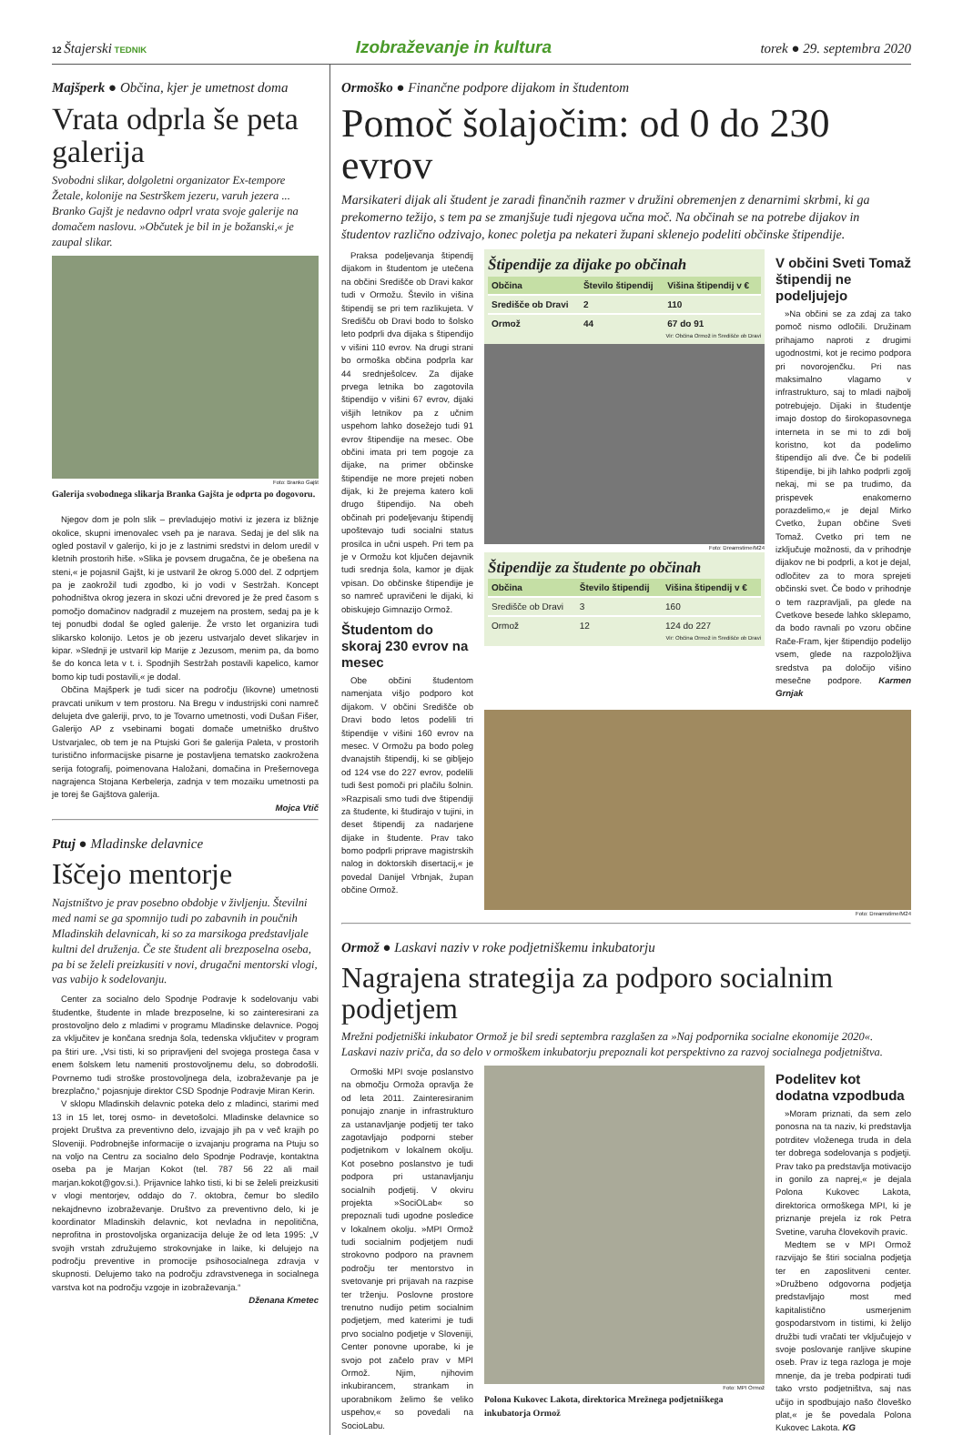12 Štajerski TEDNIK Izobraževanje in kultura torek ● 29. septembra 2020
Majšperk ● Občina, kjer je umetnost doma
Vrata odprla še peta galerija
Svobodni slikar, dolgoletni organizator Ex-tempore Žetale, kolonije na Sestrškem jezeru, varuh jezera ... Branko Gajšt je nedavno odprl vrata svoje galerije na domačem naslovu. »Občutek je bil in je božanski,« je zaupal slikar.
Foto: Branko Gajšt
Galerija svobodnega slikarja Branka Gajšta je odprta po dogovoru.
Njegov dom je poln slik – prevladujejo motivi iz jezera iz bližnje okolice, skupni imenovalec vseh pa je narava. Sedaj je del slik na ogled postavil v galerijo, ki jo je z lastnimi sredstvi in delom uredil v kletnih prostorih hiše. »Slika je povsem drugačna, če je obešena na steni,« je pojasnil Gajšt, ki je ustvaril že okrog 5.000 del. Z odprtjem pa je zaokrožil tudi zgodbo, ki jo vodi v Sestržah. Koncept pohodništva okrog jezera in skozi učni drevored je že pred časom s pomočjo domačinov nadgradil z muzejem na prostem, sedaj pa je k tej ponudbi dodal še ogled galerije. Že vrsto let organizira tudi slikarsko kolonijo. Letos je ob jezeru ustvarjalo devet slikarjev in kipar. »Slednji je ustvaril kip Marije z Jezusom, menim pa, da bomo še do konca leta v t. i. Spodnjih Sestržah postavili kapelico, kamor bomo kip tudi postavili,« je dodal.
Občina Majšperk je tudi sicer na področju (likovne) umetnosti pravcati unikum v tem prostoru. Na Bregu v industrijski coni namreč delujeta dve galeriji, prvo, to je Tovarno umetnosti, vodi Dušan Fišer, Galerijo AP z vsebinami bogati domače umetniško društvo Ustvarjalec, ob tem je na Ptujski Gori še galerija Paleta, v prostorih turistično informacijske pisarne je postavljena tematsko zaokrožena serija fotografij, poimenovana Haložani, domačina in Prešernovega nagrajenca Stojana Kerbelerja, zadnja v tem mozaiku umetnosti pa je torej še Gajštova galerija.
Mojca Vtič
Ptuj ● Mladinske delavnice
Iščejo mentorje
Najstništvo je prav posebno obdobje v življenju. Številni med nami se ga spomnijo tudi po zabavnih in poučnih Mladinskih delavnicah, ki so za marsikoga predstavljale kultni del druženja. Če ste študent ali brezposelna oseba, pa bi se želeli preizkusiti v novi, drugačni mentorski vlogi, vas vabijo k sodelovanju.
Center za socialno delo Spodnje Podravje k sodelovanju vabi študentke, študente in mlade brezposelne, ki so zainteresirani za prostovoljno delo z mladimi v programu Mladinske delavnice. Pogoj za vključitev je končana srednja šola, tedenska vključitev v program pa štiri ure. „Vsi tisti, ki so pripravljeni del svojega prostega časa v enem šolskem letu nameniti prostovoljnemu delu, so dobrodošli. Povrnemo tudi stroške prostovoljnega dela, izobraževanje pa je brezplačno,“ pojasnjuje direktor CSD Spodnje Podravje Miran Kerin.
V sklopu Mladinskih delavnic poteka delo z mladinci, starimi med 13 in 15 let, torej osmo- in devetošolci. Mladinske delavnice so projekt Društva za preventivno delo, izvajajo jih pa v več krajih po Sloveniji. Podrobnejše informacije o izvajanju programa na Ptuju so na voljo na Centru za socialno delo Spodnje Podravje, kontaktna oseba pa je Marjan Kokot (tel. 787 56 22 ali mail marjan.kokot@gov.si.). Prijavnice lahko tisti, ki bi se želeli preizkusiti v vlogi mentorjev, oddajo do 7. oktobra, čemur bo sledilo nekajdnevno izobraževanje. Društvo za preventivno delo, ki je koordinator Mladinskih delavnic, kot nevladna in nepolitična, neprofitna in prostovoljska organizacija deluje že od leta 1995: „V svojih vrstah združujemo strokovnjake in laike, ki delujejo na področju preventive in promocije psihosocialnega zdravja v skupnosti. Delujemo tako na področju zdravstvenega in socialnega varstva kot na področju vzgoje in izobraževanja.“
Dženana Kmetec
Ormoško ● Finančne podpore dijakom in študentom
Pomoč šolajočim: od 0 do 230 evrov
Marsikateri dijak ali študent je zaradi finančnih razmer v družini obremenjen z denarnimi skrbmi, ki ga prekomerno težijo, s tem pa se zmanjšuje tudi njegova učna moč. Na občinah se na potrebe dijakov in študentov različno odzivajo, konec poletja pa nekateri župani sklenejo podeliti občinske štipendije.
Praksa podeljevanja štipendij dijakom in študentom je utečena na občini Središče ob Dravi kakor tudi v Ormožu. Število in višina štipendij se pri tem razlikujeta. V Središču ob Dravi bodo to šolsko leto podprli dva dijaka s štipendijo v višini 110 evrov. Na drugi strani bo ormoška občina podprla kar 44 srednješolcev. Za dijake prvega letnika bo zagotovila štipendijo v višini 67 evrov, dijaki višjih letnikov pa z učnim uspehom lahko dosežejo tudi 91 evrov štipendije na mesec. Obe občini imata pri tem pogoje za dijake, na primer občinske štipendije ne more prejeti noben dijak, ki že prejema katero koli drugo štipendijo. Na obeh občinah pri podeljevanju štipendij upoštevajo tudi socialni status prosilca in učni uspeh. Pri tem pa je v Ormožu kot ključen dejavnik tudi srednja šola, kamor je dijak vpisan. Do občinske štipendije je so namreč upravičeni le dijaki, ki obiskujejo Gimnazijo Ormož.
Študentom do skoraj 230 evrov na mesec
Obe občini študentom namenjata višjo podporo kot dijakom. V občini Središče ob Dravi bodo letos podelili tri štipendije v višini 160 evrov na mesec. V Ormožu pa bodo poleg dvanajstih štipendij, ki se gibljejo od 124 vse do 227 evrov, podelili tudi šest pomoči pri plačilu šolnin. »Razpisali smo tudi dve štipendiji za študente, ki študirajo v tujini, in deset štipendij za nadarjene dijake in študente. Prav tako bomo podprli priprave magistrskih nalog in doktorskih disertacij,« je povedal Danijel Vrbnjak, župan občine Ormož.
Štipendije za dijake po občinah
| Občina | Število štipendij | Višina štipendij v € |
| --- | --- | --- |
| Središče ob Dravi | 2 | 110 |
| Ormož | 44 | 67 do 91 |
Vir: Občina Ormož in Središče ob Dravi
Foto: Dreamstime/M24
Štipendije za študente po občinah
| Občina | Število štipendij | Višina štipendij v € |
| --- | --- | --- |
| Središče ob Dravi | 3 | 160 |
| Ormož | 12 | 124 do 227 |
Vir: Občina Ormož in Središče ob Dravi
V občini Sveti Tomaž štipendij ne podeljujejo
»Na občini se za zdaj za tako pomoč nismo odločili. Družinam prihajamo naproti z drugimi ugodnostmi, kot je recimo podpora pri novorojenčku. Pri nas maksimalno vlagamo v infrastrukturo, saj to mladi najbolj potrebujejo. Dijaki in študentje imajo dostop do širokopasovnega interneta in se mi to zdi bolj koristno, kot da podelimo štipendijo ali dve. Če bi podelili štipendije, bi jih lahko podprli zgolj nekaj, mi se pa trudimo, da prispevek enakomerno porazdelimo,« je dejal Mirko Cvetko, župan občine Sveti Tomaž. Cvetko pri tem ne izključuje možnosti, da v prihodnje dijakov ne bi podprli, a kot je dejal, odločitev za to mora sprejeti občinski svet. Če bodo v prihodnje o tem razpravljali, pa glede na Cvetkove besede lahko sklepamo, da bodo ravnali po vzoru občine Rače-Fram, kjer štipendijo podelijo vsem, glede na razpoložljiva sredstva pa določijo višino mesečne podpore. Karmen Grnjak
Foto: Dreamstime/M24
Ormož ● Laskavi naziv v roke podjetniškemu inkubatorju
Nagrajena strategija za podporo socialnim podjetjem
Mrežni podjetniški inkubator Ormož je bil sredi septembra razglašen za »Naj podpornika socialne ekonomije 2020«. Laskavi naziv priča, da so delo v ormoškem inkubatorju prepoznali kot perspektivno za razvoj socialnega podjetništva.
Ormoški MPI svoje poslanstvo na območju Ormoža opravlja že od leta 2011. Zainteresiranim ponujajo znanje in infrastrukturo za ustanavljanje podjetij ter tako zagotavljajo podporni steber podjetnikom v lokalnem okolju. Kot posebno poslanstvo je tudi podpora pri ustanavljanju socialnih podjetij. V okviru projekta »SociOLab« so prepoznali tudi ugodne posledice v lokalnem okolju. »MPI Ormož tudi socialnim podjetjem nudi strokovno podporo na pravnem področju ter mentorstvo in svetovanje pri prijavah na razpise ter trženju. Poslovne prostore trenutno nudijo petim socialnim podjetjem, med katerimi je tudi prvo socialno podjetje v Sloveniji, Center ponovne uporabe, ki je svojo pot začelo prav v MPI Ormož. Njim, njihovim inkubirancem, strankam in uporabnikom želimo še veliko uspehov,« so povedali na SocioLabu.
Foto: MPI Ormož
Polona Kukovec Lakota, direktorica Mrežnega podjetniškega inkubatorja Ormož
Podelitev kot dodatna vzpodbuda
»Moram priznati, da sem zelo ponosna na ta naziv, ki predstavlja potrditev vloženega truda in dela ter dobrega sodelovanja s podjetji. Prav tako pa predstavlja motivacijo in gonilo za naprej,« je dejala Polona Kukovec Lakota, direktorica ormoškega MPI, ki je priznanje prejela iz rok Petra Svetine, varuha človekovih pravic.
Medtem se v MPI Ormož razvijajo še štiri socialna podjetja ter en zaposlitveni center. »Družbeno odgovorna podjetja predstavljajo most med kapitalistično usmerjenim gospodarstvom in tistimi, ki želijo družbi tudi vračati ter vključujejo v svoje poslovanje ranljive skupine oseb. Prav iz tega razloga je moje mnenje, da je treba podpirati tudi tako vrsto podjetništva, saj nas učijo in spodbujajo našo človeško plat,« je še povedala Polona Kukovec Lakota. KG